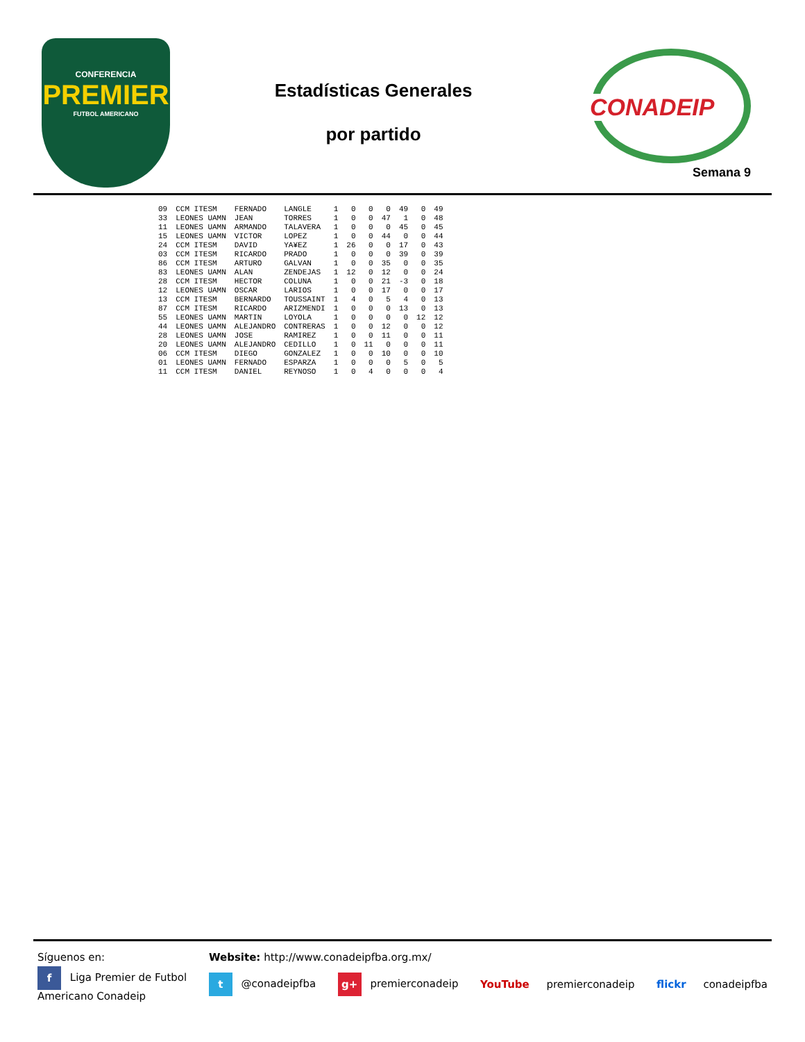CONFERENCIA
PREMIER
FUTBOL AMERICANO
Estadísticas Generales
por partido
CONADEIP
Semana 9
| 09 | CCM ITESM | FERNADO | LANGLE | 1 | 0 | 0 | 0 | 49 | 0 | 49 |
| 33 | LEONES UAMN | JEAN | TORRES | 1 | 0 | 0 | 47 | 1 | 0 | 48 |
| 11 | LEONES UAMN | ARMANDO | TALAVERA | 1 | 0 | 0 | 0 | 45 | 0 | 45 |
| 15 | LEONES UAMN | VICTOR | LOPEZ | 1 | 0 | 0 | 44 | 0 | 0 | 44 |
| 24 | CCM ITESM | DAVID | YA¥EZ | 1 | 26 | 0 | 0 | 17 | 0 | 43 |
| 03 | CCM ITESM | RICARDO | PRADO | 1 | 0 | 0 | 0 | 39 | 0 | 39 |
| 86 | CCM ITESM | ARTURO | GALVAN | 1 | 0 | 0 | 35 | 0 | 0 | 35 |
| 83 | LEONES UAMN | ALAN | ZENDEJAS | 1 | 12 | 0 | 12 | 0 | 0 | 24 |
| 28 | CCM ITESM | HECTOR | COLUNA | 1 | 0 | 0 | 21 | -3 | 0 | 18 |
| 12 | LEONES UAMN | OSCAR | LARIOS | 1 | 0 | 0 | 17 | 0 | 0 | 17 |
| 13 | CCM ITESM | BERNARDO | TOUSSAINT | 1 | 4 | 0 | 5 | 4 | 0 | 13 |
| 87 | CCM ITESM | RICARDO | ARIZMENDI | 1 | 0 | 0 | 0 | 13 | 0 | 13 |
| 55 | LEONES UAMN | MARTIN | LOYOLA | 1 | 0 | 0 | 0 | 0 | 12 | 12 |
| 44 | LEONES UAMN | ALEJANDRO | CONTRERAS | 1 | 0 | 0 | 12 | 0 | 0 | 12 |
| 28 | LEONES UAMN | JOSE | RAMIREZ | 1 | 0 | 0 | 11 | 0 | 0 | 11 |
| 20 | LEONES UAMN | ALEJANDRO | CEDILLO | 1 | 0 | 11 | 0 | 0 | 0 | 11 |
| 06 | CCM ITESM | DIEGO | GONZALEZ | 1 | 0 | 0 | 10 | 0 | 0 | 10 |
| 01 | LEONES UAMN | FERNADO | ESPARZA | 1 | 0 | 0 | 0 | 5 | 0 | 5 |
| 11 | CCM ITESM | DANIEL | REYNOSO | 1 | 0 | 4 | 0 | 0 | 0 | 4 |
Síguenos en: Website: http://www.conadeipfba.org.mx/
f Liga Premier de Futbol
Americano Conadeip t @conadeipfba g+ premierconadeip YouTube premierconadeip flickr conadeipfba